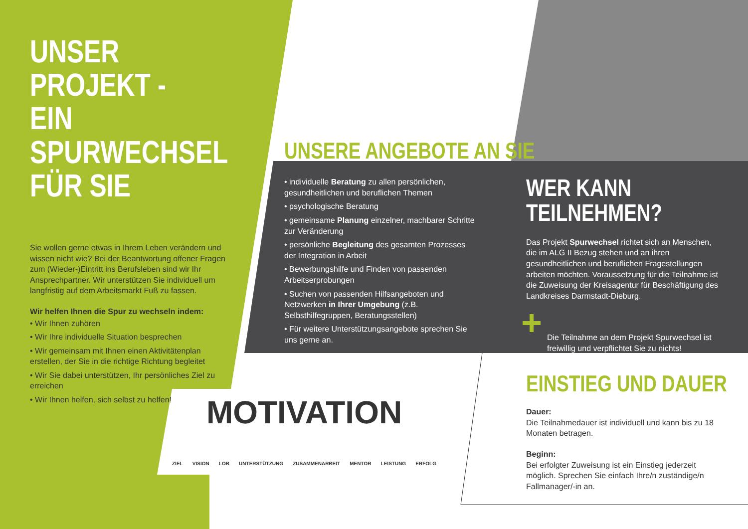UNSER PROJEKT -
EIN SPURWECHSEL
FÜR SIE
Sie wollen gerne etwas in Ihrem Leben verändern und wissen nicht wie? Bei der Beantwortung offener Fragen zum (Wieder-)Eintritt ins Berufsleben sind wir Ihr Ansprechpartner. Wir unterstützen Sie individuell um langfristig auf dem Arbeitsmarkt Fuß zu fassen.
Wir helfen Ihnen die Spur zu wechseln indem:
• Wir Ihnen zuhören
• Wir Ihre individuelle Situation besprechen
• Wir gemeinsam mit Ihnen einen Aktivitätenplan erstellen, der Sie in die richtige Richtung begleitet
• Wir Sie dabei unterstützen, Ihr persönliches Ziel zu erreichen
• Wir Ihnen helfen, sich selbst zu helfen!
UNSERE ANGEBOTE AN SIE
• individuelle Beratung zu allen persönlichen, gesundheitlichen und beruflichen Themen
• psychologische Beratung
• gemeinsame Planung einzelner, machbarer Schritte zur Veränderung
• persönliche Begleitung des gesamten Prozesses der Integration in Arbeit
• Bewerbungshilfe und Finden von passenden Arbeitserprobungen
• Suchen von passenden Hilfsangeboten und Netzwerken in Ihrer Umgebung (z.B. Selbsthilfegruppen, Beratungsstellen)
• Für weitere Unterstützungsangebote sprechen Sie uns gerne an.
WER KANN
TEILNEHMEN?
Das Projekt Spurwechsel richtet sich an Menschen, die im ALG II Bezug stehen und an ihren gesundheitlichen und beruflichen Fragestellungen arbeiten möchten. Voraussetzung für die Teilnahme ist die Zuweisung der Kreisagentur für Beschäftigung des Landkreises Darmstadt-Dieburg.
Die Teilnahme an dem Projekt Spurwechsel ist freiwillig und verpflichtet Sie zu nichts!
MOTIVATION
ZIEL VISION LOB UNTERSTÜTZUNG ZUSAMMENARBEIT MENTOR LEISTUNG ERFOLG
EINSTIEG UND DAUER
Dauer:
Die Teilnahmedauer ist individuell und kann bis zu 18 Monaten betragen.
Beginn:
Bei erfolgter Zuweisung ist ein Einstieg jederzeit möglich. Sprechen Sie einfach Ihre/n zuständige/n Fallmanager/-in an.